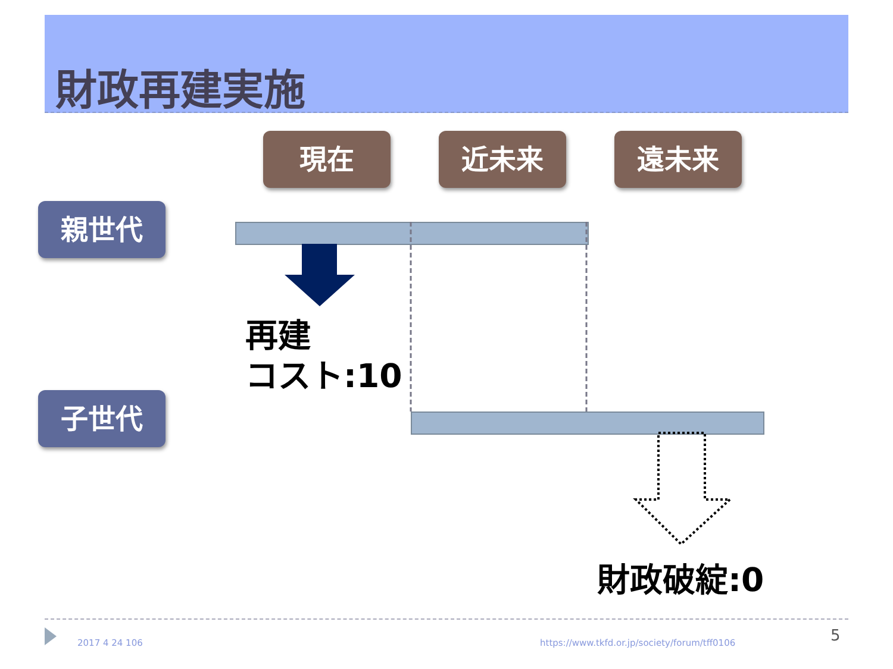財政再建実施
現在 近未来 遠未来
親世代
子世代
再建
コスト:10
財政破綻:0
2017 4 24 106
https://www.tkfd.or.jp/society/forum/tff0106
5